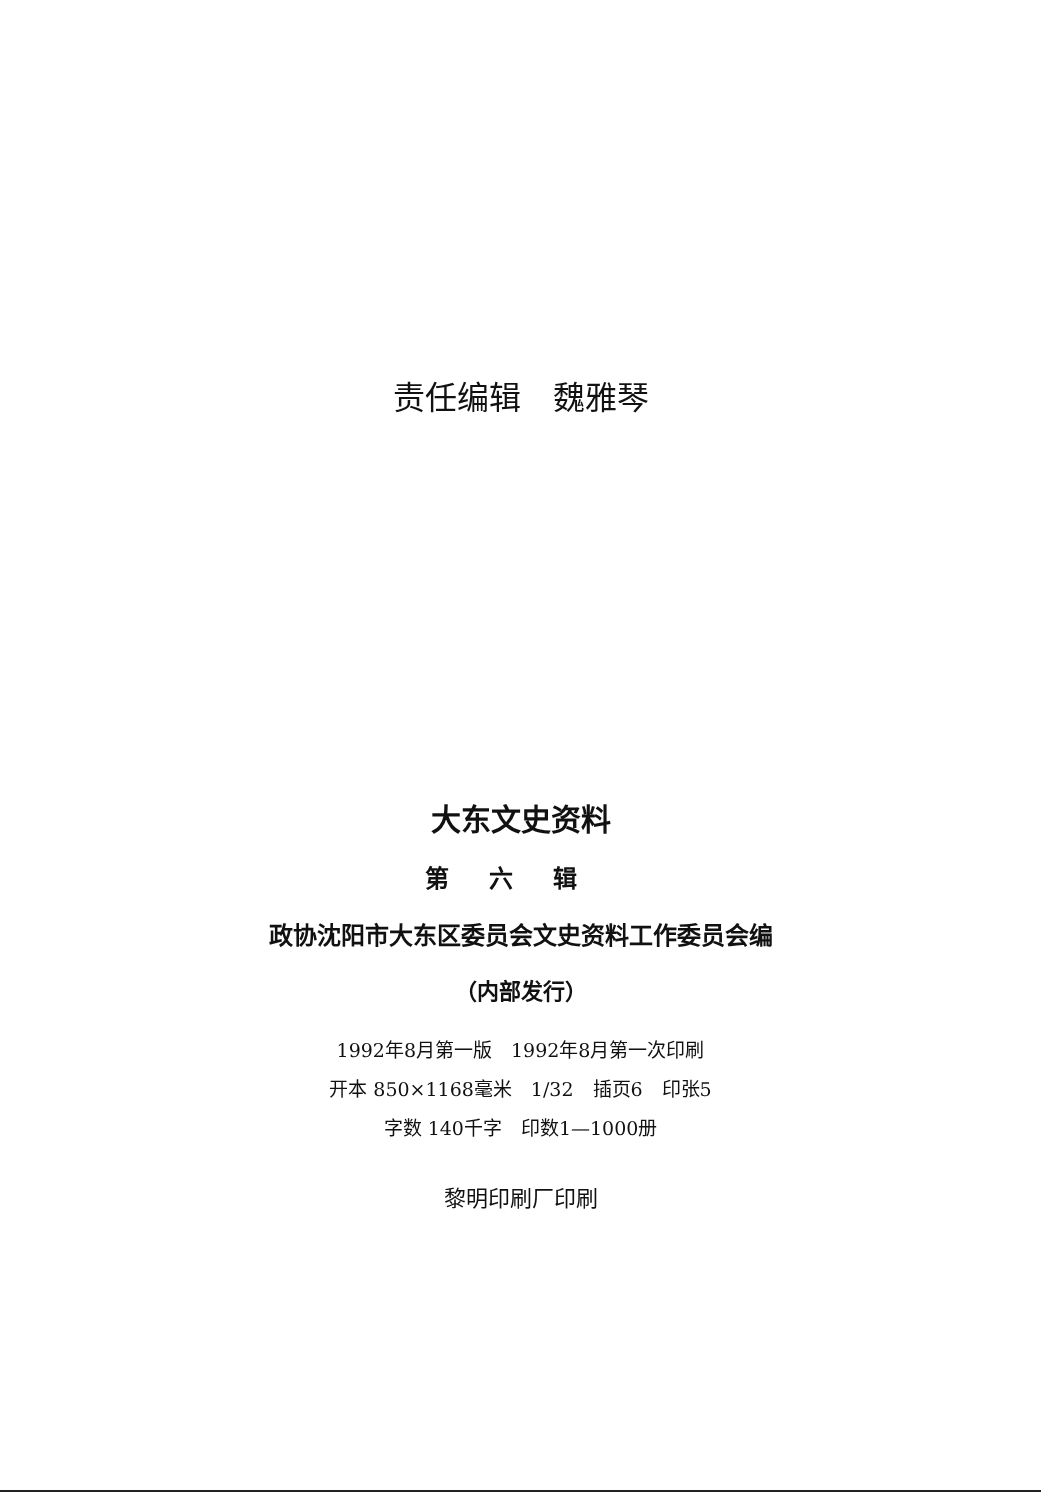责任编辑　魏雅琴
大东文史资料
第六辑
政协沈阳市大东区委员会文史资料工作委员会编
（内部发行）
1992年8月第一版　1992年8月第一次印刷
开本 850×1168毫米　1/32　插页6　印张5
字数 140千字　印数1—1000册
黎明印刷厂印刷